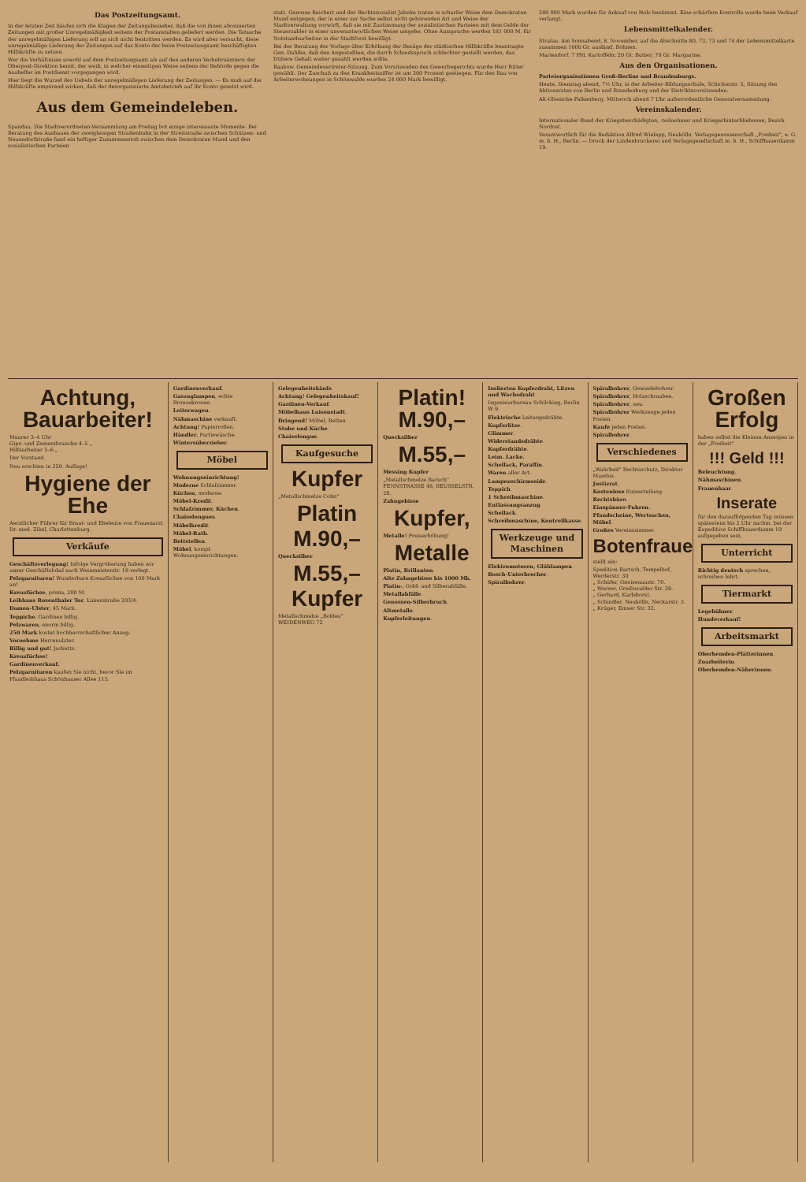Das Postzeitungsamt.
In der letzten Zeit häufen sich die Klagen der Zeitungsbezieher, daß die von ihnen abonnierten Zeitungen mit großer Unregelmäßigkeit seitens der Postanstalten geliefert werden. Die Tatsache der unregelmäßigen Lieferung soll an sich nicht bestritten werden. Es wird aber versucht, diese unregelmäßige Lieferung der Zeitungen auf das Konto der beim Postzeitungsamt beschäftigten Hilfskräfte zu setzen.
Wer die Verhältnisse sowohl auf dem Postzeitungsamt als auf den anderen Verkehrsämtern der Oberpost-Direktion kennt, der weiß, in welcher einseitigen Weise seitens der Behörde gegen die Aushelfer im Postdienst vorgegangen wird.
Hier liegt die Wurzel des Uebels der unregelmäßigen Lieferung der Zeitungen. — Es muß auf die Hilfskräfte empörend wirken, daß der desorganisierte Amtsbetrieb auf ihr Konto gesetzt wird.
Aus dem Gemeindeleben.
Spandau. Die Stadtverordneten-Versammlung am Freitag bot einige interessante Momente. Bei Beratung des Ausbaues der zweigleisigen Straßenbahn in der Streitstraße zwischen Schützen- und Neuendorfstraße fand ein heftiger Zusammenstoß zwischen dem Demokraten Mund und den sozialistischen Parteien
statt. Genosse Reichert und der Rechtssozialist Jahnke traten in scharfer Weise dem Demokraten Mund entgegen, der in einer zur Sache selbst nicht gehörenden Art und Weise der Stadtverwaltung vorwirft, daß sie mit Zustimmung der sozialistischen Parteien mit dem Gelde der Steuerzahler in einer unverantwortlichen Weise umgehe. Ohne Aussprache werden 181 000 M. für Notstandsarbeiten in der Stadtforst bewilligt.
Bei der Beratung der Vorlage über Erhöhung der Bezüge der städtischen Hilfskräfte beantragte Gen. Dahlke, daß den Angestellten, die durch Schiedsspruch schlechter gestellt werden, das frühere Gehalt weiter gezahlt werden sollte.
Baakow. Gemeindevertreter-Sitzung. Zum Vorsitzenden des Gewerbegerichts wurde Herr Ritter gewählt. Der Zuschuß zu den Krankheitsziffer ist um 300 Prozent gestiegen. Für den Bau von Arbeiterwohnungen in Schönwalde wurden 24 000 Mark bewilligt.
200 000 Mark wurden für Ankauf von Holz bestimmt. Eine schärfere Kontrolle wurde beim Verkauf verlangt.
Lebensmittelkalender.
Stralau. Am Sonnabend, 8. November, auf die Abschnitte 80, 73, 73 und 74 der Lebensmittelkarte zusammen 1000 Gr. ausländ. Bohnen.
Mariendorf. 7 Pfd. Kartoffeln; 20 Gr. Butter; 70 Gr. Margarine.
Aus den Organisationen.
Parteiorganisationen Groß-Berlins und Brandenburgs.
Heute, Dienstag abend, 7½ Uhr, in der Arbeiter-Bildungsschule, Schickerstr. 5, Sitzung des Aktionsrates von Berlin und Brandenburg und der Distriktsvorsitzenden.
Alt-Glienicke-Falkenberg. Mittwoch abend 7 Uhr außerordentliche Generalversammlung.
Vereinskalender.
Internationaler Bund der Kriegsbeschädigten, -teilnehmer und Kriegerhinterbliebenen, Bezirk Nordost.
Verantwortlich für die Redaktion Alfred Wielepp, Neukölln. Verlagsgenossenschaft „Freiheit", e. G. m. b. H., Berlin. — Druck der Lindenbruckerei und Verlagsgesellschaft m. b. H., Schiffbauerdamm 19.
Achtung, Bauarbeiter!
Maurer 3–4 Uhr
Gips- und Zementbranche 4–5 „
Hilfsarbeiter 5–6 „
Der Vorstand.
Neu erschien in 250. Auflage!
Hygiene der Ehe
Aerztlicher Führer für Braut- und Eheleute von Frauenarzt Dr. med. Zikel, Charlottenburg.
Verkäufe
Geschäftsverlegung! Infolge Vergrößerung haben wir unser Geschäftslokal nach Weinmeisterstr. 18 verlegt.
Pelzgarnituren! Wunderbare Kreuzfüchse von 100 Mark an!
Kreuzfüchse, prima, 200 M.
Leihhaus Rosenthaler Tor, Linienstraße 203/4.
Damen-Ulster, 45 Mark.
Teppiche, Gardinen billig.
Pelzwaren, enorm billig.
250 Mark kostet hochherrschaftlicher Anzug.
Vornehme Herrenulster.
Billig und gut! Jacketts.
Kreuzfüchse!
Gardinenverkauf.
Pelzgarnituren kaufen Sie nicht, bevor Sie im Pfandleihhaus Schönhauser Allee 115.
Gardinenverkauf.
Gaszuglampen, echte Bronzekronen.
Leiterwagen.
Nähmaschine verkauft.
Achtung! Papierrollen.
Händler, Partiewäsche.
Wintersüberzieher.
Möbel
Wohnungseinrichtung!
Moderne Schlafzimmer.
Küchen, moderne.
Möbel-Kredit.
Schlafzimmer, Küchen.
Chaiselongues.
Möbelkredit.
Möbel-Rath.
Bettstellen.
Möbel, kompl. Wohnungseinrichtungen.
Gelegenheitskäufe.
Achtung! Gelegenheitskauf!
Gardinen-Verkauf.
Möbelhaus Luisenstadt.
Dringend! Möbel, Betten.
Stube und Küche.
Chaiselongue.
Kaufgesuche
Kupfer
„Metallschmelze Cohn"
Platin
M.90,–
Quecksilber
M.55,–
Kupfer
Metallschmelze „Boldes" WEIDENWEG 72
Platin!
M.90,–
Quecksilber
M.55,–
Messing Kupfer
„Metallschmelze Baruch" FENNSTRASSE 48, BEUSSELSTR. 29.
Zahngebisse
Kupfer,
Metalle! Preiserhöhung!
Metalle
Platin, Brillanten.
Alte Zahngebisse bis 1000 Mk.
Platin-, Gold- und Silberabfälle.
Metallabfälle.
Genossen-Silberbruch.
Altmetalle.
Kupferleitungen.
Isolierten Kupferdraht, Litzen und Wachsdraht
Ingenieurbureau Schilcking, Berlin W 9.
Elektrische Leitungsdrähte.
Kupferlitze.
Glimmer.
Widerstandsdrähte.
Kupferdrähte.
Leim. Lacke.
Schellack, Paraffin.
Waren aller Art.
Lampenschirmseide.
Teppich.
1 Schreibmaschine.
Entlassungsanzug.
Schellack.
Schreibmaschine, Kontrollkasse.
Werkzeuge und Maschinen
Elektromotoren, Glühlampen.
Bosch-Unterbrecher.
Spiralbohrer.
Spiralbohrer, Gewindebohrer.
Spiralbohrer, Holzschrauben.
Spiralbohrer, neu.
Spiralbohrer Werkzeuge jeden Posten.
Kaufe jeden Posten.
Spiralbohrer.
Verschiedenes
„Wahrheit" Rechtsschutz, Direktor Mandus.
Justizrat.
Kostenlose Rateerteilung.
Rechtsbüro.
Einspänner-Fuhren.
Pfandscheine, Wertsachen, Möbel.
Großes Vereinszimmer.
Botenfrauen
stellt ein:
Spedition Bartsch, Tempelhof, Werderstr. 30
„ Schäfer, Gneisenaustr. 70.
„ Werner, Greifswalder Str. 29.
„ Gerhard, Karlshorst.
„ Schindler, Neukölln, Neckarstr. 3.
„ Krüger, Emser Str. 32.
Großen Erfolg
haben selbst die Kleinen Anzeigen in der „Freiheit"
!!! Geld !!!
Beleuchtung.
Nähmaschinen.
Frauenhaar.
Inserate
für den darauffolgenden Tag müssen spätestens bis 2 Uhr nachm. bei der Expedition Schiffbauerdamm 19 aufgegeben sein.
Unterricht
Richtig deutsch sprechen, schreiben lehrt.
Tiermarkt
Legehühner.
Hundeverkauf!
Arbeitsmarkt
Oberhemden-Plätterinnen.
Zuarbeiterin.
Oberhemden-Näherinnen.